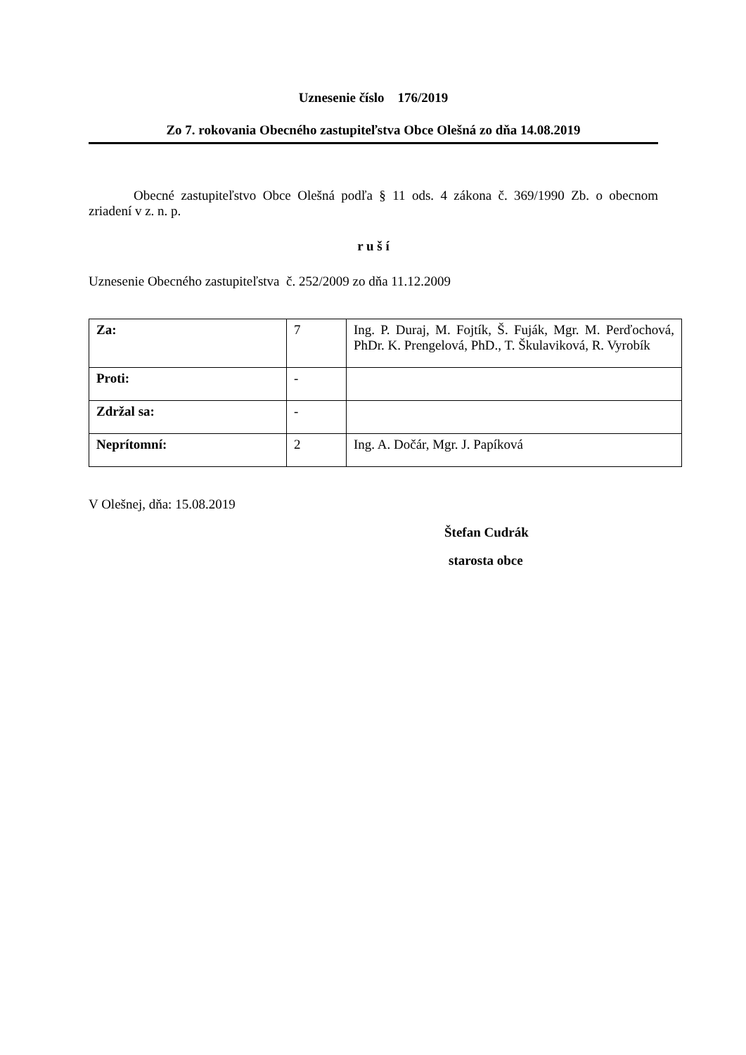Uznesenie číslo 176/2019
Zo 7. rokovania Obecného zastupiteľstva Obce Olešná zo dňa 14.08.2019
Obecné zastupiteľstvo Obce Olešná podľa § 11 ods. 4 zákona č. 369/1990 Zb. o obecnom zriadení v z. n. p.
r u š í
Uznesenie Obecného zastupiteľstva č. 252/2009 zo dňa 11.12.2009
| Za: | 7 | Ing. P. Duraj, M. Fojtík, Š. Fuják, Mgr. M. Perďochová, PhDr. K. Prengelová, PhD., T. Škulaviková, R. Vyrobík |
| Proti: | - | |
| Zdržal sa: | - | |
| Neprítomní: | 2 | Ing. A. Dočár, Mgr. J. Papíková |
V Olešnej, dňa: 15.08.2019
Štefan Cudrák
starosta obce